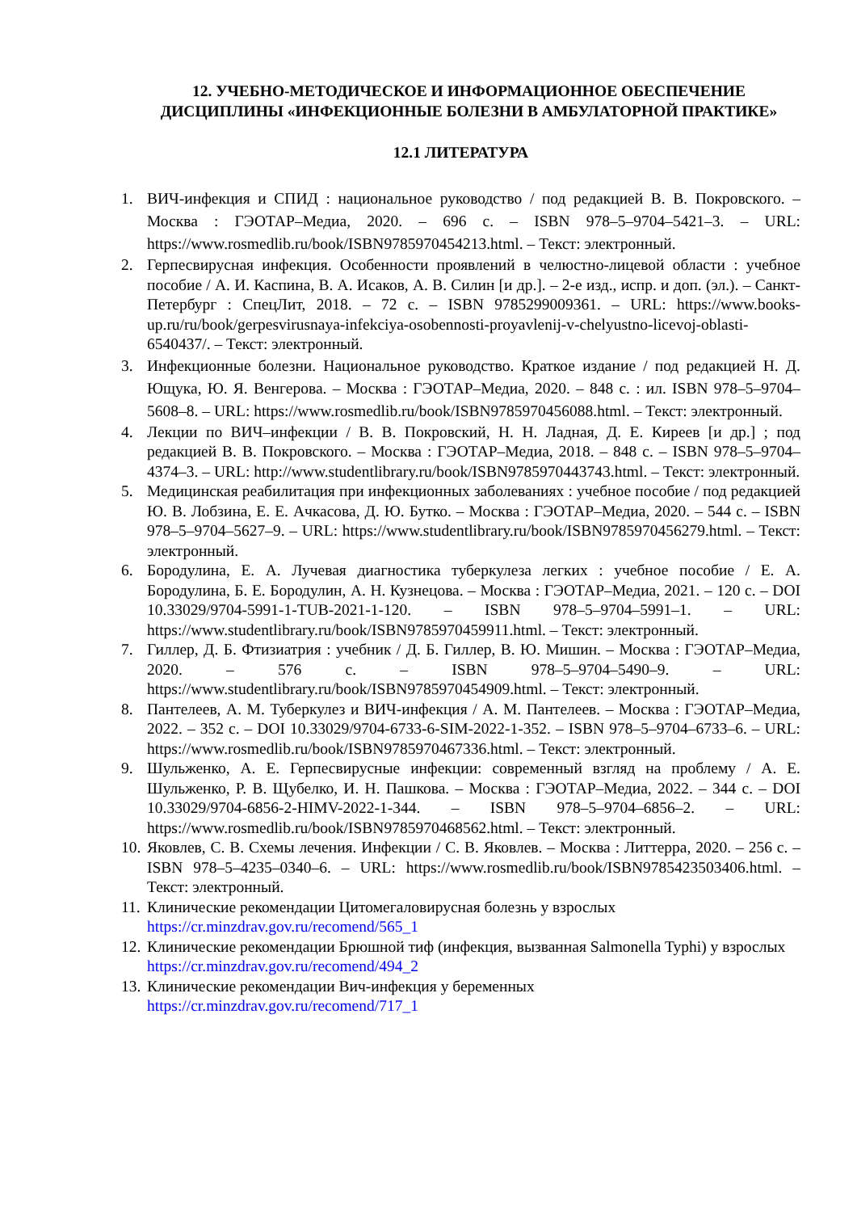12. УЧЕБНО-МЕТОДИЧЕСКОЕ И ИНФОРМАЦИОННОЕ ОБЕСПЕЧЕНИЕ ДИСЦИПЛИНЫ «ИНФЕКЦИОННЫЕ БОЛЕЗНИ В АМБУЛАТОРНОЙ ПРАКТИКЕ»
12.1 ЛИТЕРАТУРА
1. ВИЧ-инфекция и СПИД : национальное руководство / под редакцией В. В. Покровского. – Москва : ГЭОТАР–Медиа, 2020. – 696 с. – ISBN 978–5–9704–5421–3. – URL: https://www.rosmedlib.ru/book/ISBN9785970454213.html. – Текст: электронный.
2. Герпесвирусная инфекция. Особенности проявлений в челюстно-лицевой области : учебное пособие / А. И. Каспина, В. А. Исаков, А. В. Силин [и др.]. – 2-е изд., испр. и доп. (эл.). – Санкт-Петербург : СпецЛит, 2018. – 72 с. – ISBN 9785299009361. – URL: https://www.books-up.ru/ru/book/gerpesvirusnaya-infekciya-osobennosti-proyavlenij-v-chelyustno-licevoj-oblasti-6540437/. – Текст: электронный.
3. Инфекционные болезни. Национальное руководство. Краткое издание / под редакцией Н. Д. Ющука, Ю. Я. Венгерова. – Москва : ГЭОТАР–Медиа, 2020. – 848 с. : ил. ISBN 978–5–9704–5608–8. – URL: https://www.rosmedlib.ru/book/ISBN9785970456088.html. – Текст: электронный.
4. Лекции по ВИЧ–инфекции / В. В. Покровский, Н. Н. Ладная, Д. Е. Киреев [и др.] ; под редакцией В. В. Покровского. – Москва : ГЭОТАР–Медиа, 2018. – 848 с. – ISBN 978–5–9704–4374–3. – URL: http://www.studentlibrary.ru/book/ISBN9785970443743.html. – Текст: электронный.
5. Медицинская реабилитация при инфекционных заболеваниях : учебное пособие / под редакцией Ю. В. Лобзина, Е. Е. Ачкасова, Д. Ю. Бутко. – Москва : ГЭОТАР–Медиа, 2020. – 544 с. – ISBN 978–5–9704–5627–9. – URL: https://www.studentlibrary.ru/book/ISBN9785970456279.html. – Текст: электронный.
6. Бородулина, Е. А. Лучевая диагностика туберкулеза легких : учебное пособие / Е. А. Бородулина, Б. Е. Бородулин, А. Н. Кузнецова. – Москва : ГЭОТАР–Медиа, 2021. – 120 с. – DOI 10.33029/9704-5991-1-TUB-2021-1-120. – ISBN 978–5–9704–5991–1. – URL: https://www.studentlibrary.ru/book/ISBN9785970459911.html. – Текст: электронный.
7. Гиллер, Д. Б. Фтизиатрия : учебник / Д. Б. Гиллер, В. Ю. Мишин. – Москва : ГЭОТАР–Медиа, 2020. – 576 с. – ISBN 978–5–9704–5490–9. – URL: https://www.studentlibrary.ru/book/ISBN9785970454909.html. – Текст: электронный.
8. Пантелеев, А. М. Туберкулез и ВИЧ-инфекция / А. М. Пантелеев. – Москва : ГЭОТАР–Медиа, 2022. – 352 с. – DOI 10.33029/9704-6733-6-SIM-2022-1-352. – ISBN 978–5–9704–6733–6. – URL: https://www.rosmedlib.ru/book/ISBN9785970467336.html. – Текст: электронный.
9. Шульженко, А. Е. Герпесвирусные инфекции: современный взгляд на проблему / А. Е. Шульженко, Р. В. Щубелко, И. Н. Пашкова. – Москва : ГЭОТАР–Медиа, 2022. – 344 с. – DOI 10.33029/9704-6856-2-HIMV-2022-1-344. – ISBN 978–5–9704–6856–2. – URL: https://www.rosmedlib.ru/book/ISBN9785970468562.html. – Текст: электронный.
10. Яковлев, С. В. Схемы лечения. Инфекции / С. В. Яковлев. – Москва : Литтерра, 2020. – 256 с. – ISBN 978–5–4235–0340–6. – URL: https://www.rosmedlib.ru/book/ISBN9785423503406.html. – Текст: электронный.
11. Клинические рекомендации Цитомегаловирусная болезнь у взрослых
https://cr.minzdrav.gov.ru/recomend/565_1
12. Клинические рекомендации Брюшной тиф (инфекция, вызванная Salmonella Typhi) у взрослых https://cr.minzdrav.gov.ru/recomend/494_2
13. Клинические рекомендации Вич-инфекция у беременных
https://cr.minzdrav.gov.ru/recomend/717_1